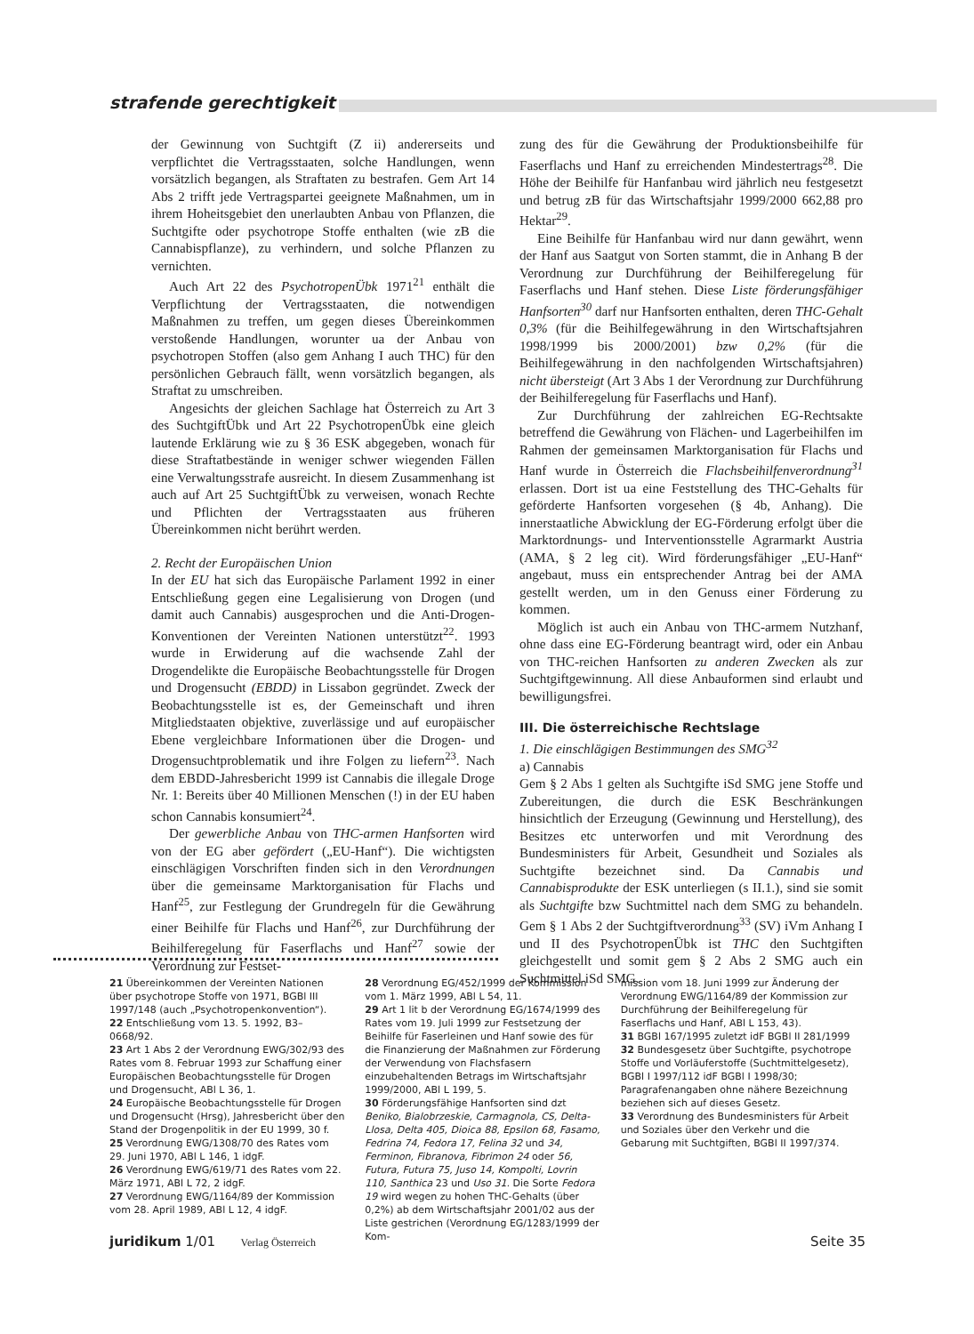strafende gerechtigkeit
der Gewinnung von Suchtgift (Z ii) andererseits und verpflichtet die Vertragsstaaten, solche Handlungen, wenn vorsätzlich begangen, als Straftaten zu bestrafen. Gem Art 14 Abs 2 trifft jede Vertragspartei geeignete Maßnahmen, um in ihrem Hoheitsgebiet den unerlaubten Anbau von Pflanzen, die Suchtgifte oder psychotrope Stoffe enthalten (wie zB die Cannabispflanze), zu verhindern, und solche Pflanzen zu vernichten.
Auch Art 22 des PsychotropenÜbk 1971<sup>21</sup> enthält die Verpflichtung der Vertragsstaaten, die notwendigen Maßnahmen zu treffen, um gegen dieses Übereinkommen verstoßende Handlungen, worunter ua der Anbau von psychotropen Stoffen (also gem Anhang I auch THC) für den persönlichen Gebrauch fällt, wenn vorsätzlich begangen, als Straftat zu umschreiben.
Angesichts der gleichen Sachlage hat Österreich zu Art 3 des SuchtgiftÜbk und Art 22 PsychotropenÜbk eine gleich lautende Erklärung wie zu § 36 ESK abgegeben, wonach für diese Straftatbestände in weniger schwer wiegenden Fällen eine Verwaltungsstrafe ausreicht. In diesem Zusammenhang ist auch auf Art 25 SuchtgiftÜbk zu verweisen, wonach Rechte und Pflichten der Vertragsstaaten aus früheren Übereinkommen nicht berührt werden.
2. Recht der Europäischen Union
In der EU hat sich das Europäische Parlament 1992 in einer Entschließung gegen eine Legalisierung von Drogen (und damit auch Cannabis) ausgesprochen und die Anti-Drogen-Konventionen der Vereinten Nationen unterstützt<sup>22</sup>. 1993 wurde in Erwiderung auf die wachsende Zahl der Drogendelikte die Europäische Beobachtungsstelle für Drogen und Drogensucht (EBDD) in Lissabon gegründet. Zweck der Beobachtungsstelle ist es, der Gemeinschaft und ihren Mitgliedstaaten objektive, zuverlässige und auf europäischer Ebene vergleichbare Informationen über die Drogen- und Drogensuchtproblematik und ihre Folgen zu liefern<sup>23</sup>. Nach dem EBDD-Jahresbericht 1999 ist Cannabis die illegale Droge Nr. 1: Bereits über 40 Millionen Menschen (!) in der EU haben schon Cannabis konsumiert<sup>24</sup>.
Der gewerbliche Anbau von THC-armen Hanfsorten wird von der EG aber gefördert („EU-Hanf“). Die wichtigsten einschlägigen Vorschriften finden sich in den Verordnungen über die gemeinsame Marktorganisation für Flachs und Hanf<sup>25</sup>, zur Festlegung der Grundregeln für die Gewährung einer Beihilfe für Flachs und Hanf<sup>26</sup>, zur Durchführung der Beihilferegelung für Faserflachs und Hanf<sup>27</sup> sowie der Verordnung zur Festset-
zung des für die Gewährung der Produktionsbeihilfe für Faserflachs und Hanf zu erreichenden Mindestertrags<sup>28</sup>. Die Höhe der Beihilfe für Hanfanbau wird jährlich neu festgesetzt und betrug zB für das Wirtschaftsjahr 1999/2000 662,88 pro Hektar<sup>29</sup>.
Eine Beihilfe für Hanfanbau wird nur dann gewährt, wenn der Hanf aus Saatgut von Sorten stammt, die in Anhang B der Verordnung zur Durchführung der Beihilferegelung für Faserflachs und Hanf stehen. Diese Liste förderungsfähiger Hanfsorten<sup>30</sup> darf nur Hanfsorten enthalten, deren THC-Gehalt 0,3% (für die Beihilfegewährung in den Wirtschaftsjahren 1998/1999 bis 2000/2001) bzw 0,2% (für die Beihilfegewährung in den nachfolgenden Wirtschaftsjahren) nicht übersteigt (Art 3 Abs 1 der Verordnung zur Durchführung der Beihilferegelung für Faserflachs und Hanf).
Zur Durchführung der zahlreichen EG-Rechtsakte betreffend die Gewährung von Flächen- und Lagerbeihilfen im Rahmen der gemeinsamen Marktorganisation für Flachs und Hanf wurde in Österreich die Flachsbeihilfenverordnung<sup>31</sup> erlassen. Dort ist ua eine Feststellung des THC-Gehalts für geförderte Hanfsorten vorgesehen (§ 4b, Anhang). Die innerstaatliche Abwicklung der EG-Förderung erfolgt über die Marktordnungs- und Interventionsstelle Agrarmarkt Austria (AMA, § 2 leg cit). Wird förderungsfähiger „EU-Hanf“ angebaut, muss ein entsprechender Antrag bei der AMA gestellt werden, um in den Genuss einer Förderung zu kommen.
Möglich ist auch ein Anbau von THC-armem Nutzhanf, ohne dass eine EG-Förderung beantragt wird, oder ein Anbau von THC-reichen Hanfsorten zu anderen Zwecken als zur Suchtgiftgewinnung. All diese Anbauformen sind erlaubt und bewilligungsfrei.
III. Die österreichische Rechtslage
1. Die einschlägigen Bestimmungen des SMG<sup>32</sup>
a) Cannabis
Gem § 2 Abs 1 gelten als Suchtgifte iSd SMG jene Stoffe und Zubereitungen, die durch die ESK Beschränkungen hinsichtlich der Erzeugung (Gewinnung und Herstellung), des Besitzes etc unterworfen und mit Verordnung des Bundesministers für Arbeit, Gesundheit und Soziales als Suchtgifte bezeichnet sind. Da Cannabis und Cannabisprodukte der ESK unterliegen (s II.1.), sind sie somit als Suchtgifte bzw Suchtmittel nach dem SMG zu behandeln. Gem § 1 Abs 2 der Suchtgiftverordnung<sup>33</sup> (SV) iVm Anhang I und II des PsychotropenÜbk ist THC den Suchtgiften gleichgestellt und somit gem § 2 Abs 2 SMG auch ein Suchtmittel iSd SMG.
21 Übereinkommen der Vereinten Nationen über psychotrope Stoffe von 1971, BGBl III 1997/148 (auch „Psychotropenkonvention“).
22 Entschließung vom 13. 5. 1992, B3–0668/92.
23 Art 1 Abs 2 der Verordnung EWG/302/93 des Rates vom 8. Februar 1993 zur Schaffung einer Europäischen Beobachtungsstelle für Drogen und Drogensucht, ABl L 36, 1.
24 Europäische Beobachtungsstelle für Drogen und Drogensucht (Hrsg), Jahresbericht über den Stand der Drogenpolitik in der EU 1999, 30 f.
25 Verordnung EWG/1308/70 des Rates vom 29. Juni 1970, ABl L 146, 1 idgF.
26 Verordnung EWG/619/71 des Rates vom 22. März 1971, ABl L 72, 2 idgF.
27 Verordnung EWG/1164/89 der Kommission vom 28. April 1989, ABl L 12, 4 idgF.
28 Verordnung EG/452/1999 der Kommission vom 1. März 1999, ABl L 54, 11.
29 Art 1 lit b der Verordnung EG/1674/1999 des Rates vom 19. Juli 1999 zur Festsetzung der Beihilfe für Faserleinen und Hanf sowie des für die Finanzierung der Maßnahmen zur Förderung der Verwendung von Flachsfasern einzubehaltenden Betrags im Wirtschaftsjahr 1999/2000, ABl L 199, 5.
30 Förderungsfähige Hanfsorten sind dzt Beniko, Bialobrzeskie, Carmagnola, CS, Delta-Llosa, Delta 405, Dioica 88, Epsilon 68, Fasamo, Fedrina 74, Fedora 17, Felina 32 und 34, Ferminon, Fibranova, Fibrimon 24 oder 56, Futura, Futura 75, Juso 14, Kompolti, Lovrin 110, Santhica 23 und Uso 31. Die Sorte Fedora 19 wird wegen zu hohen THC-Gehalts (über 0,2%) ab dem Wirtschaftsjahr 2001/02 aus der Liste gestrichen (Verordnung EG/1283/1999 der Kom-
mission vom 18. Juni 1999 zur Änderung der Verordnung EWG/1164/89 der Kommission zur Durchführung der Beihilferegelung für Faserflachs und Hanf, ABl L 153, 43).
31 BGBl 167/1995 zuletzt idF BGBl II 281/1999
32 Bundesgesetz über Suchtgifte, psychotrope Stoffe und Vorläuferstoffe (Suchtmittelgesetz), BGBl I 1997/112 idF BGBl I 1998/30; Paragrafenangaben ohne nähere Bezeichnung beziehen sich auf dieses Gesetz.
33 Verordnung des Bundesministers für Arbeit und Soziales über den Verkehr und die Gebarung mit Suchtgiften, BGBl II 1997/374.
juridikum 1/01 Verlag Österreich Seite 35